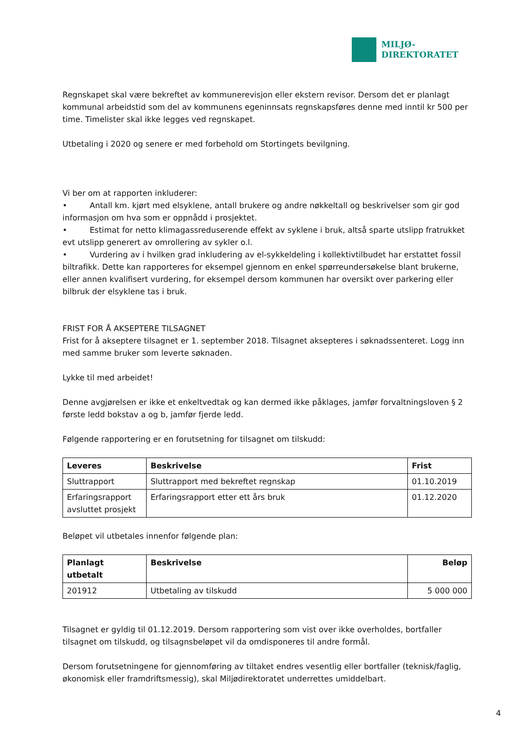MILJØ-
DIREKTORATET
Regnskapet skal være bekreftet av kommunerevisjon eller ekstern revisor. Dersom det er planlagt kommunal arbeidstid som del av kommunens egeninnsats regnskapsføres denne med inntil kr 500 per time. Timelister skal ikke legges ved regnskapet.
Utbetaling i 2020 og senere er med forbehold om Stortingets bevilgning.
Vi ber om at rapporten inkluderer:
• Antall km. kjørt med elsyklene, antall brukere og andre nøkkeltall og beskrivelser som gir god informasjon om hva som er oppnådd i prosjektet.
• Estimat for netto klimagassreduserende effekt av syklene i bruk, altså sparte utslipp fratrukket evt utslipp generert av omrollering av sykler o.l.
• Vurdering av i hvilken grad inkludering av el-sykkeldeling i kollektivtilbudet har erstattet fossil biltrafikk. Dette kan rapporteres for eksempel gjennom en enkel spørreundersøkelse blant brukerne, eller annen kvalifisert vurdering, for eksempel dersom kommunen har oversikt over parkering eller bilbruk der elsyklene tas i bruk.
FRIST FOR Å AKSEPTERE TILSAGNET
Frist for å akseptere tilsagnet er 1. september 2018. Tilsagnet aksepteres i søknadssenteret. Logg inn med samme bruker som leverte søknaden.
Lykke til med arbeidet!
Denne avgjørelsen er ikke et enkeltvedtak og kan dermed ikke påklages, jamfør forvaltningsloven § 2 første ledd bokstav a og b, jamfør fjerde ledd.
Følgende rapportering er en forutsetning for tilsagnet om tilskudd:
| Leveres | Beskrivelse | Frist |
| --- | --- | --- |
| Sluttrapport | Sluttrapport med bekreftet regnskap | 01.10.2019 |
| Erfaringsrapport avsluttet prosjekt | Erfaringsrapport etter ett års bruk | 01.12.2020 |
Beløpet vil utbetales innenfor følgende plan:
| Planlagt utbetalt | Beskrivelse | Beløp |
| --- | --- | --- |
| 201912 | Utbetaling av tilskudd | 5 000 000 |
Tilsagnet er gyldig til 01.12.2019. Dersom rapportering som vist over ikke overholdes, bortfaller tilsagnet om tilskudd, og tilsagnsbeløpet vil da omdisponeres til andre formål.
Dersom forutsetningene for gjennomføring av tiltaket endres vesentlig eller bortfaller (teknisk/faglig, økonomisk eller framdriftsmessig), skal Miljødirektoratet underrettes umiddelbart.
4